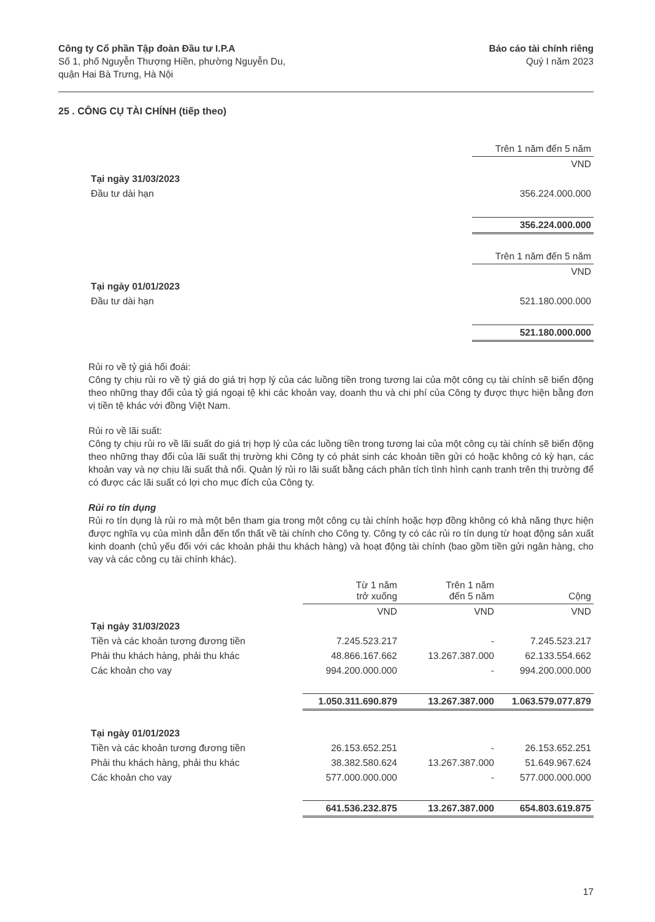Công ty Cổ phần Tập đoàn Đầu tư I.P.A
Số 1, phố Nguyễn Thượng Hiền, phường Nguyễn Du,
quận Hai Bà Trưng, Hà Nội
Báo cáo tài chính riêng
Quý I năm 2023
25 . CÔNG CỤ TÀI CHÍNH (tiếp theo)
| | Trên 1 năm đến 5 năm |
| | VND |
| Tại ngày 31/03/2023 | |
| Đầu tư dài hạn | 356.224.000.000 |
| | 356.224.000.000 |
| | Trên 1 năm đến 5 năm |
| | VND |
| Tại ngày 01/01/2023 | |
| Đầu tư dài hạn | 521.180.000.000 |
| | 521.180.000.000 |
Rủi ro về tỷ giá hối đoái:
Công ty chịu rủi ro về tỷ giá do giá trị hợp lý của các luồng tiền trong tương lai của một công cụ tài chính sẽ biến động theo những thay đổi của tỷ giá ngoại tệ khi các khoản vay, doanh thu và chi phí của Công ty được thực hiện bằng đơn vị tiền tệ khác với đồng Việt Nam.
Rủi ro về lãi suất:
Công ty chịu rủi ro về lãi suất do giá trị hợp lý của các luồng tiền trong tương lai của một công cụ tài chính sẽ biến động theo những thay đổi của lãi suất thị trường khi Công ty có phát sinh các khoản tiền gửi có hoặc không có kỳ hạn, các khoản vay và nợ chịu lãi suất thả nổi. Quản lý rủi ro lãi suất bằng cách phân tích tình hình cạnh tranh trên thị trường để có được các lãi suất có lợi cho mục đích của Công ty.
Rủi ro tín dụng
Rủi ro tín dụng là rủi ro mà một bên tham gia trong một công cụ tài chính hoặc hợp đồng không có khả năng thực hiện được nghĩa vụ của mình dẫn đến tổn thất về tài chính cho Công ty. Công ty có các rủi ro tín dụng từ hoạt động sản xuất kinh doanh (chủ yếu đối với các khoản phải thu khách hàng) và hoạt động tài chính (bao gồm tiền gửi ngân hàng, cho vay và các công cụ tài chính khác).
| | Từ 1 năm trở xuống | Trên 1 năm đến 5 năm | Cộng |
| | VND | VND | VND |
| Tại ngày 31/03/2023 | | | |
| Tiền và các khoản tương đương tiền | 7.245.523.217 | - | 7.245.523.217 |
| Phải thu khách hàng, phải thu khác | 48.866.167.662 | 13.267.387.000 | 62.133.554.662 |
| Các khoản cho vay | 994.200.000.000 | - | 994.200.000.000 |
| | 1.050.311.690.879 | 13.267.387.000 | 1.063.579.077.879 |
| Tại ngày 01/01/2023 | | | |
| Tiền và các khoản tương đương tiền | 26.153.652.251 | - | 26.153.652.251 |
| Phải thu khách hàng, phải thu khác | 38.382.580.624 | 13.267.387.000 | 51.649.967.624 |
| Các khoản cho vay | 577.000.000.000 | - | 577.000.000.000 |
| | 641.536.232.875 | 13.267.387.000 | 654.803.619.875 |
17